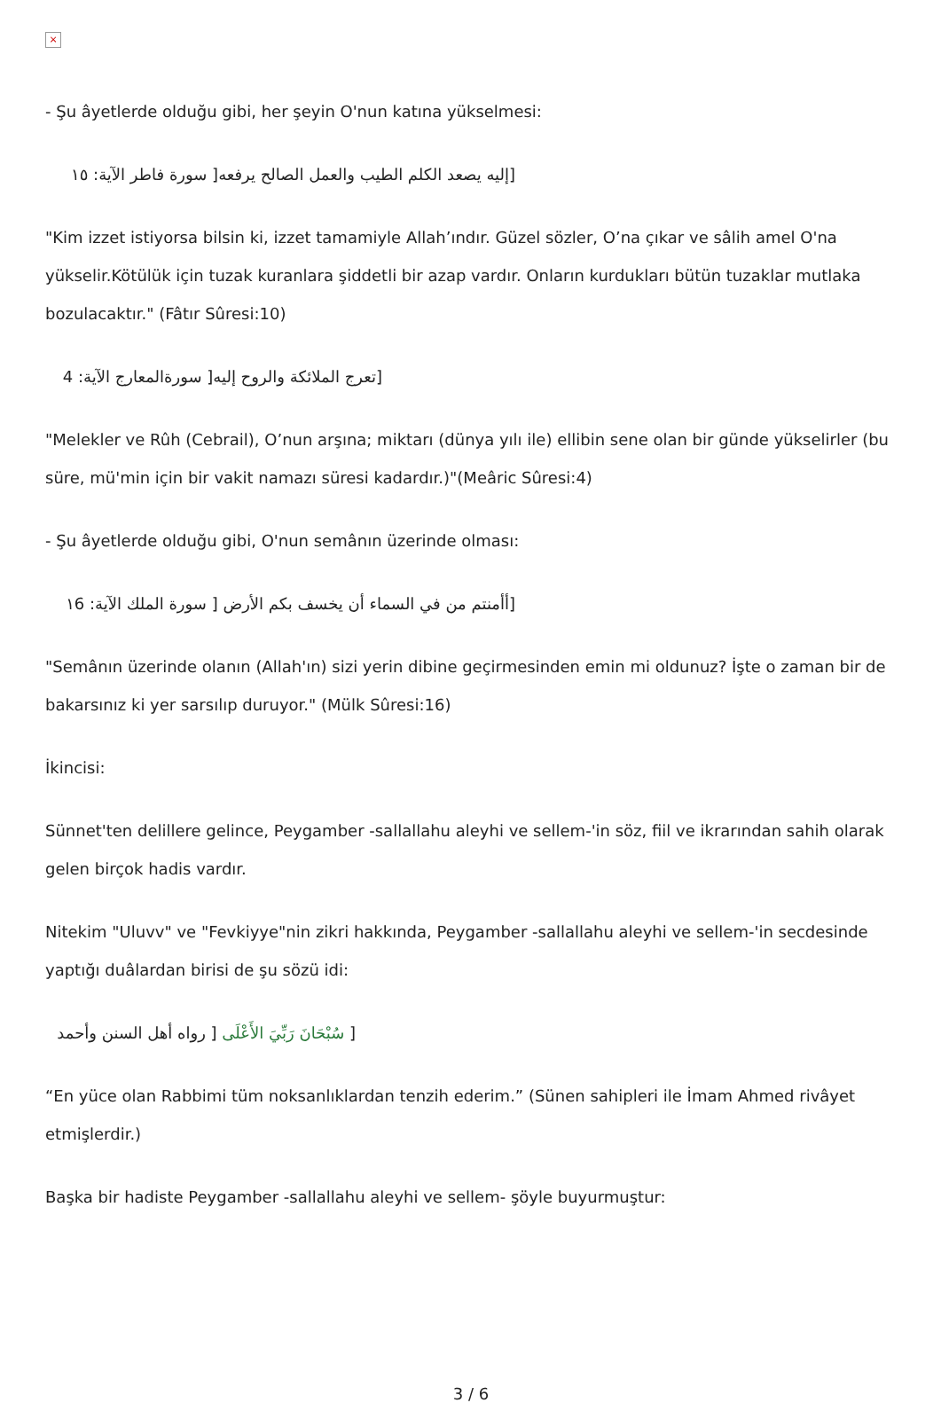×
- Şu âyetlerde olduğu gibi, her şeyin O'nun katına yükselmesi:
[إليه يصعد الكلم الطيب والعمل الصالح يرفعه[ سورة فاطر الآية: ١٥
"Kim izzet istiyorsa bilsin ki, izzet tamamiyle Allah’ındır. Güzel sözler, O’na çıkar ve sâlih amel O'na yükselir.Kötülük için tuzak kuranlara şiddetli bir azap vardır. Onların kurdukları bütün tuzaklar mutlaka bozulacaktır." (Fâtır Sûresi:10)
[تعرج الملائكة والروح إليه[ سورةالمعارج الآية: 4
"Melekler ve Rûh (Cebrail), O’nun arşına; miktarı (dünya yılı ile) ellibin sene olan bir günde yükselirler (bu süre, mü'min için bir vakit namazı süresi kadardır.)"(Meâric Sûresi:4)
- Şu âyetlerde olduğu gibi, O'nun semânın üzerinde olması:
[أأمنتم من في السماء أن يخسف بكم الأرض [ سورة الملك الآية: ١6
"Semânın üzerinde olanın (Allah'ın) sizi yerin dibine geçirmesinden emin mi oldunuz? İşte o zaman bir de bakarsınız ki yer sarsılıp duruyor." (Mülk Sûresi:16)
İkincisi:
Sünnet'ten delillere gelince, Peygamber -sallallahu aleyhi ve sellem-'in söz, fiil ve ikrarından sahih olarak gelen birçok hadis vardır.
Nitekim "Uluvv" ve "Fevkiyye"nin zikri hakkında, Peygamber -sallallahu aleyhi ve sellem-'in secdesinde yaptığı duâlardan birisi de şu sözü idi:
[ سُبْحَانَ رَبِّيَ الأَعْلَى [ رواه أهل السنن وأحمد
“En yüce olan Rabbimi tüm noksanlıklardan tenzih ederim.” (Sünen sahipleri ile İmam Ahmed rivâyet etmişlerdir.)
Başka bir hadiste Peygamber -sallallahu aleyhi ve sellem- şöyle buyurmuştur:
3 / 6